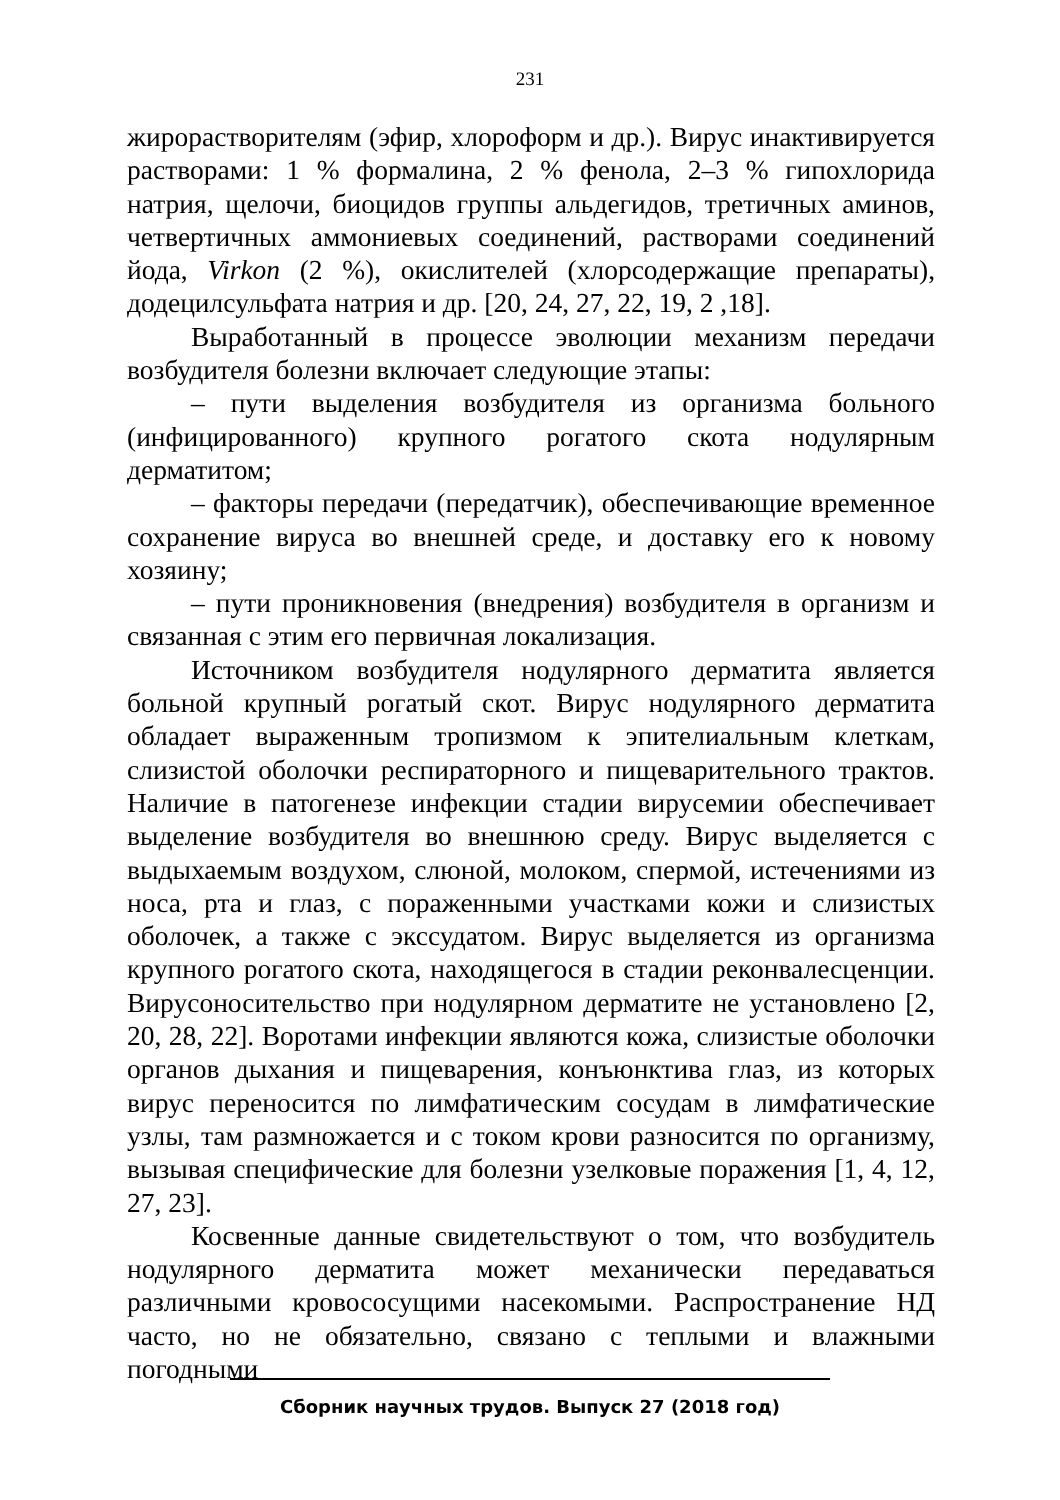231
жирорастворителям (эфир, хлороформ и др.). Вирус инактивируется растворами: 1 % формалина, 2 % фенола, 2–3 % гипохлорида натрия, щелочи, биоцидов группы альдегидов, третичных аминов, четвертичных аммониевых соединений, растворами соединений йода, Virkon (2 %), окислителей (хлорсодержащие препараты), додецилсульфата натрия и др. [20, 24, 27, 22, 19, 2 ,18].
Выработанный в процессе эволюции механизм передачи возбудителя болезни включает следующие этапы:
– пути выделения возбудителя из организма больного (инфицированного) крупного рогатого скота нодулярным дерматитом;
– факторы передачи (передатчик), обеспечивающие временное сохранение вируса во внешней среде, и доставку его к новому хозяину;
– пути проникновения (внедрения) возбудителя в организм и связанная с этим его первичная локализация.
Источником возбудителя нодулярного дерматита является больной крупный рогатый скот. Вирус нодулярного дерматита обладает выраженным тропизмом к эпителиальным клеткам, слизистой оболочки респираторного и пищеварительного трактов. Наличие в патогенезе инфекции стадии вирусемии обеспечивает выделение возбудителя во внешнюю среду. Вирус выделяется с выдыхаемым воздухом, слюной, молоком, спермой, истечениями из носа, рта и глаз, с пораженными участками кожи и слизистых оболочек, а также с экссудатом. Вирус выделяется из организма крупного рогатого скота, находящегося в стадии реконвалесценции. Вирусоносительство при нодулярном дерматите не установлено [2, 20, 28, 22]. Воротами инфекции являются кожа, слизистые оболочки органов дыхания и пищеварения, конъюнктива глаз, из которых вирус переносится по лимфатическим сосудам в лимфатические узлы, там размножается и с током крови разносится по организму, вызывая специфические для болезни узелковые поражения [1, 4, 12, 27, 23].
Косвенные данные свидетельствуют о том, что возбудитель нодулярного дерматита может механически передаваться различными кровососущими насекомыми. Распространение НД часто, но не обязательно, связано с теплыми и влажными погодными
Сборник научных трудов. Выпуск 27 (2018 год)